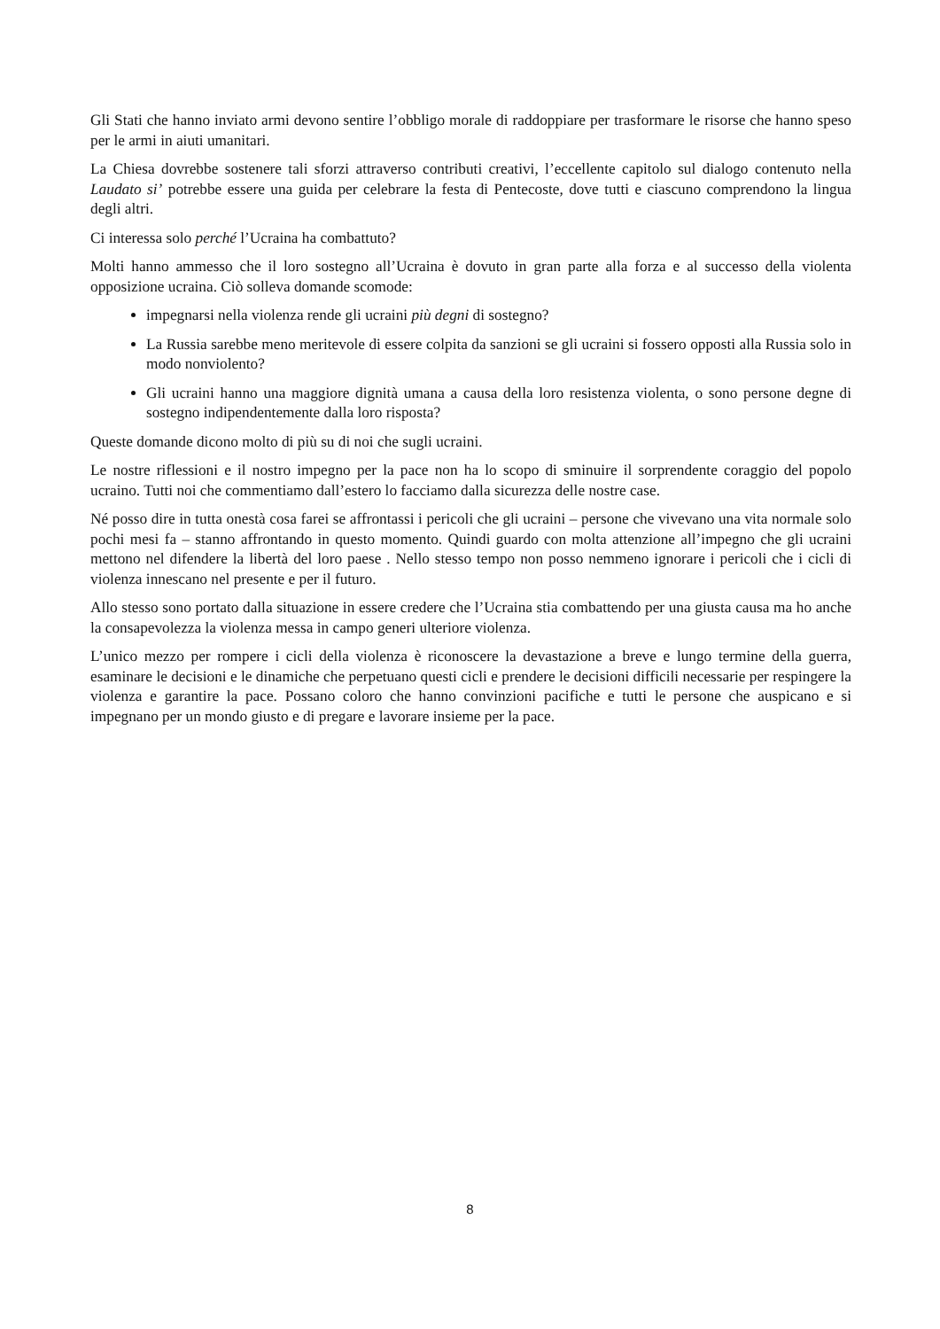Gli Stati che hanno inviato armi devono sentire l’obbligo morale di raddoppiare per trasformare le risorse che hanno speso per le armi in aiuti umanitari.
La Chiesa dovrebbe sostenere tali sforzi attraverso contributi creativi, l’eccellente capitolo sul dialogo contenuto nella Laudato si’ potrebbe essere una guida per celebrare la festa di Pentecoste, dove tutti e ciascuno comprendono la lingua degli altri.
Ci interessa solo perché l’Ucraina ha combattuto?
Molti hanno ammesso che il loro sostegno all’Ucraina è dovuto in gran parte alla forza e al successo della violenta opposizione ucraina. Ciò solleva domande scomode:
impegnarsi nella violenza rende gli ucraini più degni di sostegno?
La Russia sarebbe meno meritevole di essere colpita da sanzioni se gli ucraini si fossero opposti alla Russia solo in modo nonviolento?
Gli ucraini hanno una maggiore dignità umana a causa della loro resistenza violenta, o sono persone degne di sostegno indipendentemente dalla loro risposta?
Queste domande dicono molto di più su di noi che sugli ucraini.
Le nostre riflessioni e il nostro impegno per la pace non ha lo scopo di sminuire il sorprendente coraggio del popolo ucraino. Tutti noi che commentiamo dall’estero lo facciamo dalla sicurezza delle nostre case.
Né posso dire in tutta onestà cosa farei se affrontassi i pericoli che gli ucraini – persone che vivevano una vita normale solo pochi mesi fa – stanno affrontando in questo momento. Quindi guardo con molta attenzione all’impegno che gli ucraini mettono nel difendere la libertà del loro paese . Nello stesso tempo non posso nemmeno ignorare i pericoli che i cicli di violenza innescano nel presente e per il futuro.
Allo stesso sono portato dalla situazione in essere credere che l’Ucraina stia combattendo per una giusta causa ma ho anche la consapevolezza la violenza messa in campo generi ulteriore violenza.
L’unico mezzo per rompere i cicli della violenza è riconoscere la devastazione a breve e lungo termine della guerra, esaminare le decisioni e le dinamiche che perpetuano questi cicli e prendere le decisioni difficili necessarie per respingere la violenza e garantire la pace. Possano coloro che hanno convinzioni pacifiche e tutti le persone che auspicano e si impegnano per un mondo giusto e di pregare e lavorare insieme per la pace.
8